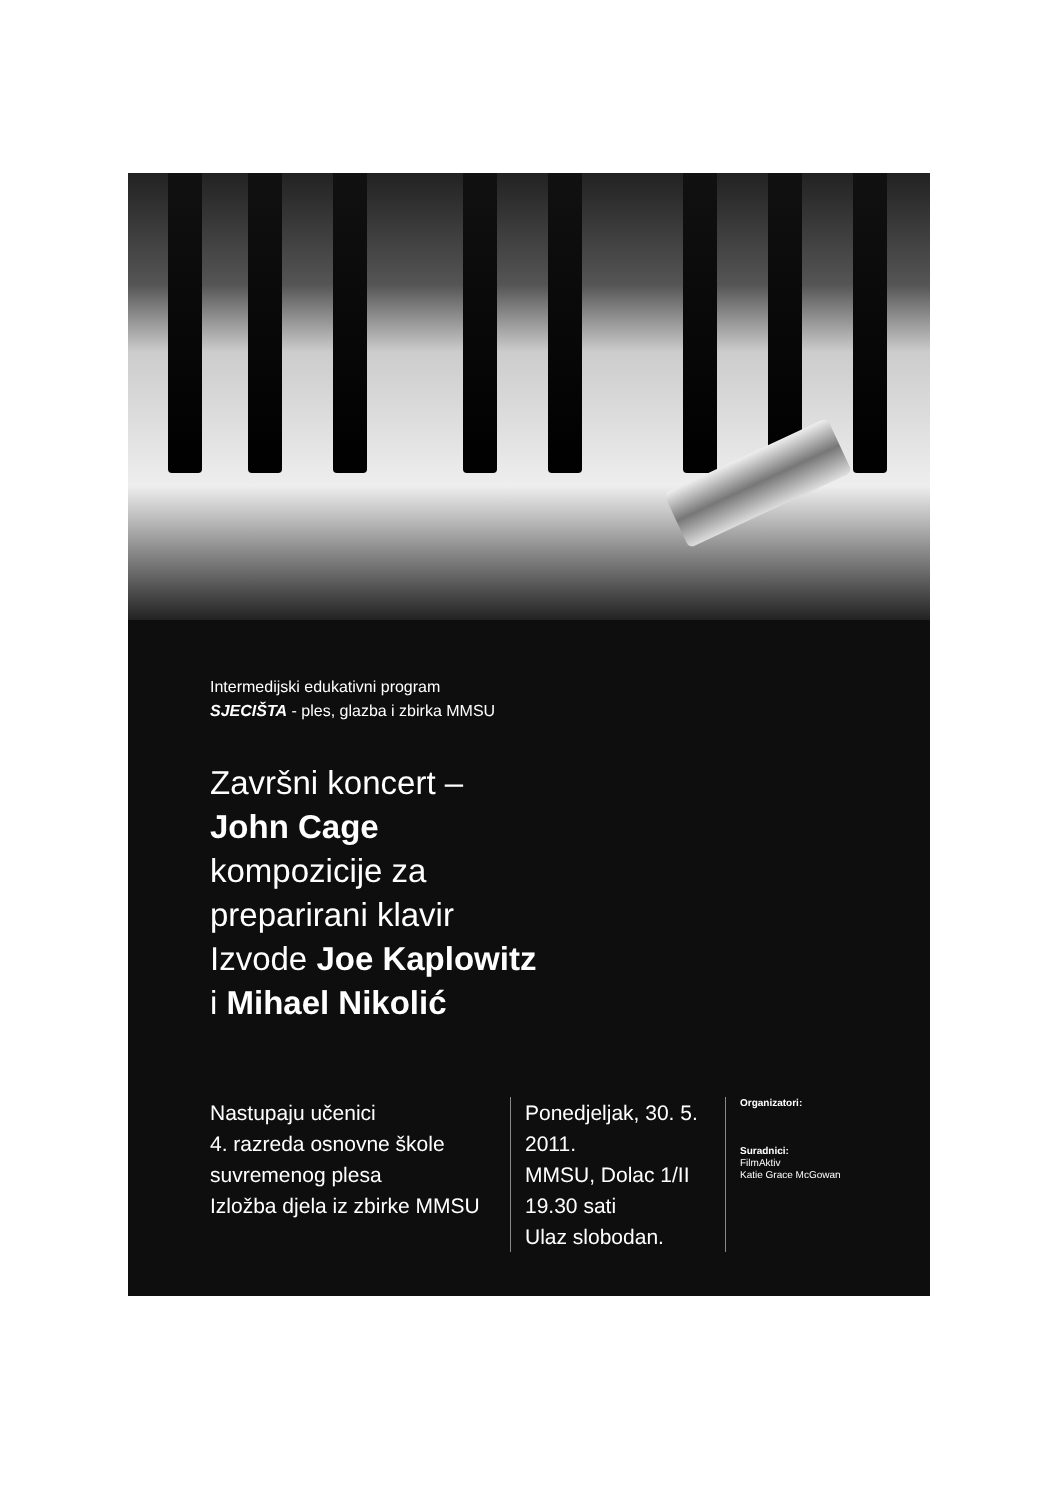Intermedijski edukativni program
SJECIŠTA - ples, glazba i zbirka MMSU
Završni koncert –
John Cage
kompozicije za
preparirani klavir
Izvode Joe Kaplowitz
i Mihael Nikolić
Nastupaju učenici
4. razreda osnovne škole suvremenog plesa
Izložba djela iz zbirke MMSU
Ponedjeljak, 30. 5. 2011.
MMSU, Dolac 1/II
19.30 sati
Ulaz slobodan.
Organizatori:
Suradnici:
FilmAktiv
Katie Grace McGowan